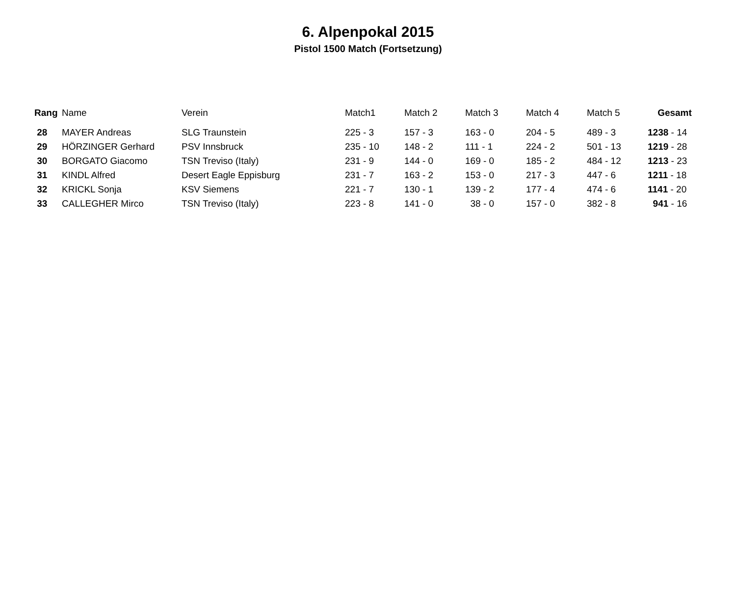6. Alpenpokal 2015
Pistol 1500 Match (Fortsetzung)
| Rang | Name | Verein | Match1 | Match 2 | Match 3 | Match 4 | Match 5 | Gesamt |
| --- | --- | --- | --- | --- | --- | --- | --- | --- |
| 28 | MAYER Andreas | SLG Traunstein | 225 - 3 | 157 - 3 | 163 - 0 | 204 - 5 | 489 - 3 | 1238 - 14 |
| 29 | HÖRZINGER Gerhard | PSV Innsbruck | 235 - 10 | 148 - 2 | 111 - 1 | 224 - 2 | 501 - 13 | 1219 - 28 |
| 30 | BORGATO Giacomo | TSN Treviso (Italy) | 231 - 9 | 144 - 0 | 169 - 0 | 185 - 2 | 484 - 12 | 1213 - 23 |
| 31 | KINDL Alfred | Desert Eagle Eppisburg | 231 - 7 | 163 - 2 | 153 - 0 | 217 - 3 | 447 - 6 | 1211 - 18 |
| 32 | KRICKL Sonja | KSV Siemens | 221 - 7 | 130 - 1 | 139 - 2 | 177 - 4 | 474 - 6 | 1141 - 20 |
| 33 | CALLEGHER Mirco | TSN Treviso (Italy) | 223 - 8 | 141 - 0 | 38 - 0 | 157 - 0 | 382 - 8 | 941 - 16 |